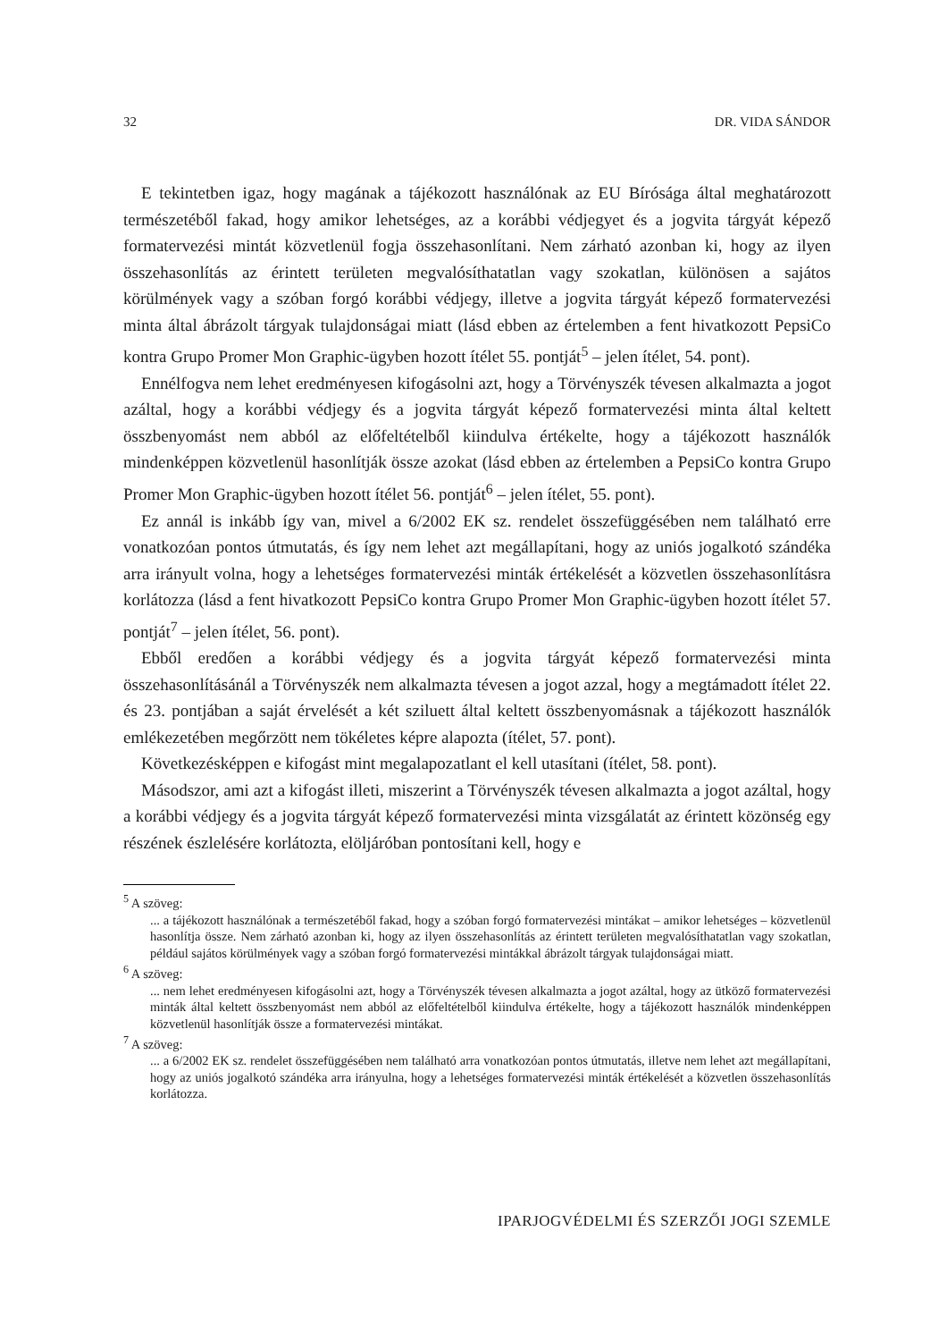32 DR. VIDA SÁNDOR
E tekintetben igaz, hogy magának a tájékozott használónak az EU Bírósága által meghatározott természetéből fakad, hogy amikor lehetséges, az a korábbi védjegyet és a jogvita tárgyát képező formatervezési mintát közvetlenül fogja összehasonlítani. Nem zárható azonban ki, hogy az ilyen összehasonlítás az érintett területen megvalósíthatatlan vagy szokatlan, különösen a sajátos körülmények vagy a szóban forgó korábbi védjegy, illetve a jogvita tárgyát képező formatervezési minta által ábrázolt tárgyak tulajdonságai miatt (lásd ebben az értelemben a fent hivatkozott PepsiCo kontra Grupo Promer Mon Graphic-ügyben hozott ítélet 55. pontját<sup>5</sup> – jelen ítélet, 54. pont).
Ennélfogva nem lehet eredményesen kifogásolni azt, hogy a Törvényszék tévesen alkalmazta a jogot azáltal, hogy a korábbi védjegy és a jogvita tárgyát képező formatervezési minta által keltett összbenyomást nem abból az előfeltételből kiindulva értékelte, hogy a tájékozott használók mindenképpen közvetlenül hasonlítják össze azokat (lásd ebben az értelemben a PepsiCo kontra Grupo Promer Mon Graphic-ügyben hozott ítélet 56. pontját<sup>6</sup> – jelen ítélet, 55. pont).
Ez annál is inkább így van, mivel a 6/2002 EK sz. rendelet összefüggésében nem található erre vonatkozóan pontos útmutatás, és így nem lehet azt megállapítani, hogy az uniós jogalkotó szándéka arra irányult volna, hogy a lehetséges formatervezési minták értékelését a közvetlen összehasonlításra korlátozza (lásd a fent hivatkozott PepsiCo kontra Grupo Promer Mon Graphic-ügyben hozott ítélet 57. pontját<sup>7</sup> – jelen ítélet, 56. pont).
Ebből eredően a korábbi védjegy és a jogvita tárgyát képező formatervezési minta összehasonlításánál a Törvényszék nem alkalmazta tévesen a jogot azzal, hogy a megtámadott ítélet 22. és 23. pontjában a saját érvelését a két sziluett által keltett összbenyomásnak a tájékozott használók emlékezetében megőrzött nem tökéletes képre alapozta (ítélet, 57. pont).
Következésképpen e kifogást mint megalapozatlant el kell utasítani (ítélet, 58. pont).
Másodszor, ami azt a kifogást illeti, miszerint a Törvényszék tévesen alkalmazta a jogot azáltal, hogy a korábbi védjegy és a jogvita tárgyát képező formatervezési minta vizsgálatát az érintett közönség egy részének észlelésére korlátozta, elöljáróban pontosítani kell, hogy e
<sup>5</sup> A szöveg:
... a tájékozott használónak a természetéből fakad, hogy a szóban forgó formatervezési mintákat – amikor lehetséges – közvetlenül hasonlítja össze. Nem zárható azonban ki, hogy az ilyen összehasonlítás az érintett területen megvalósíthatatlan vagy szokatlan, például sajátos körülmények vagy a szóban forgó formatervezési mintákkal ábrázolt tárgyak tulajdonságai miatt.
<sup>6</sup> A szöveg:
... nem lehet eredményesen kifogásolni azt, hogy a Törvényszék tévesen alkalmazta a jogot azáltal, hogy az ütköző formatervezési minták által keltett összbenyomást nem abból az előfeltételből kiindulva értékelte, hogy a tájékozott használók mindenképpen közvetlenül hasonlítják össze a formatervezési mintákat.
<sup>7</sup> A szöveg:
... a 6/2002 EK sz. rendelet összefüggésében nem található arra vonatkozóan pontos útmutatás, illetve nem lehet azt megállapítani, hogy az uniós jogalkotó szándéka arra irányulna, hogy a lehetséges formatervezési minták értékelését a közvetlen összehasonlítás korlátozza.
IPARJOGVÉDELMI ÉS SZERZŐI JOGI SZEMLE